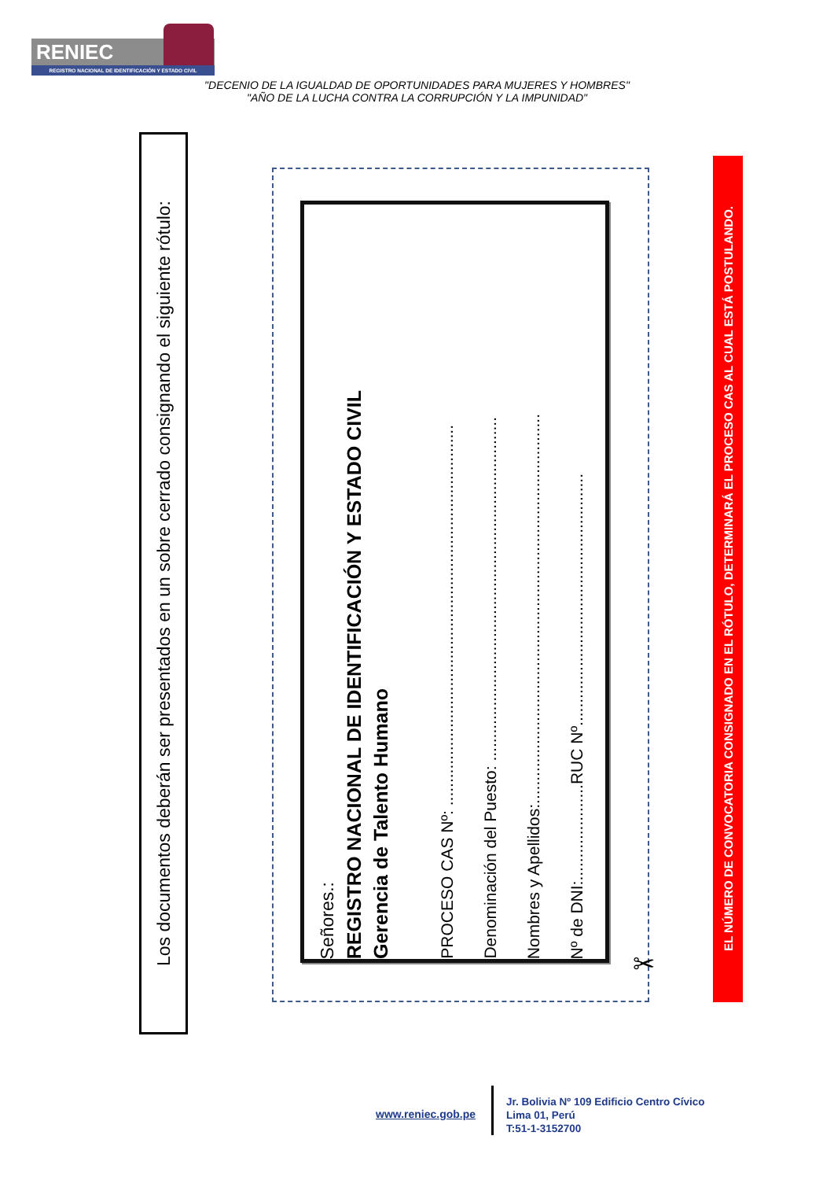RENIEC
REGISTRO NACIONAL DE IDENTIFICACIÓN Y ESTADO CIVIL
"DECENIO DE LA IGUALDAD DE OPORTUNIDADES PARA MUJERES Y HOMBRES"
"AÑO DE LA LUCHA CONTRA LA CORRUPCIÓN Y LA IMPUNIDAD"
Los documentos deberán ser presentados en un sobre cerrado consignando el siguiente rótulo:
Señores.:
REGISTRO NACIONAL DE IDENTIFICACIÓN Y ESTADO CIVIL
Gerencia de Talento Humano
PROCESO CAS Nº: ...................................................................................
Denominación del Puesto: ...........................................................................
Nombres y Apellidos:.....................................................................................
Nº de DNI:.....................RUC Nº.......................................................
✂
EL NÚMERO DE CONVOCATORIA CONSIGNADO EN EL RÓTULO, DETERMINARÁ EL PROCESO CAS AL CUAL ESTÁ POSTULANDO.
www.reniec.gob.pe
Jr. Bolivia Nº 109 Edificio Centro Cívico
Lima 01, Perú
T:51-1-3152700